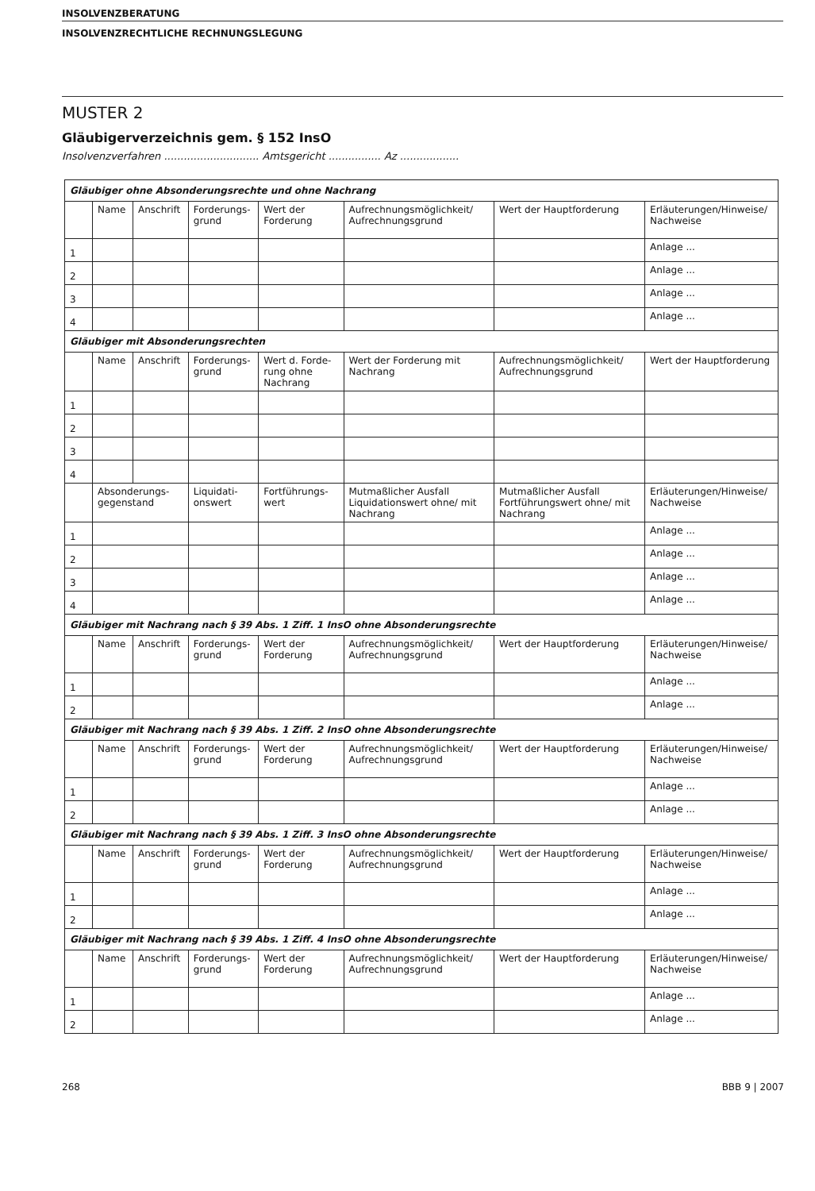INSOLVENZBERATUNG
INSOLVENZRECHTLICHE RECHNUNGSLEGUNG
MUSTER 2
Gläubigerverzeichnis gem. § 152 InsO
Insolvenzverfahren ............................. Amtsgericht ................ Az ..................
| Gläubiger ohne Absonderungsrechte und ohne Nachrang | | | | | | | |
| | Name | Anschrift | Forderungs-grund | Wert der Forderung | Aufrechnungsmöglichkeit/ Aufrechnungsgrund | Wert der Hauptforderung | Erläuterungen/Hinweise/ Nachweise |
| 1 | | | | | | | Anlage ... |
| 2 | | | | | | | Anlage ... |
| 3 | | | | | | | Anlage ... |
| 4 | | | | | | | Anlage ... |
| Gläubiger mit Absonderungsrechten | | | | | | | |
| | Name | Anschrift | Forderungs-grund | Wert d. Forde-rung ohne Nachrang | Wert der Forderung mit Nachrang | Aufrechnungsmöglichkeit/ Aufrechnungsgrund | Wert der Hauptforderung |
| 1 | | | | | | | |
| 2 | | | | | | | |
| 3 | | | | | | | |
| 4 | | | | | | | |
| | Absonderungs-gegenstand | | Liquidati-onswert | Fortführungs-wert | Mutmaßlicher Ausfall Liquidationswert ohne/ mit Nachrang | Mutmaßlicher Ausfall Fortführungswert ohne/ mit Nachrang | Erläuterungen/Hinweise/ Nachweise |
| 1 | | | | | | | Anlage ... |
| 2 | | | | | | | Anlage ... |
| 3 | | | | | | | Anlage ... |
| 4 | | | | | | | Anlage ... |
| Gläubiger mit Nachrang nach § 39 Abs. 1 Ziff. 1 InsO ohne Absonderungsrechte | | | | | | | |
| | Name | Anschrift | Forderungs-grund | Wert der Forderung | Aufrechnungsmöglichkeit/ Aufrechnungsgrund | Wert der Hauptforderung | Erläuterungen/Hinweise/ Nachweise |
| 1 | | | | | | | Anlage ... |
| 2 | | | | | | | Anlage ... |
| Gläubiger mit Nachrang nach § 39 Abs. 1 Ziff. 2 InsO ohne Absonderungsrechte | | | | | | | |
| | Name | Anschrift | Forderungs-grund | Wert der Forderung | Aufrechnungsmöglichkeit/ Aufrechnungsgrund | Wert der Hauptforderung | Erläuterungen/Hinweise/ Nachweise |
| 1 | | | | | | | Anlage ... |
| 2 | | | | | | | Anlage ... |
| Gläubiger mit Nachrang nach § 39 Abs. 1 Ziff. 3 InsO ohne Absonderungsrechte | | | | | | | |
| | Name | Anschrift | Forderungs-grund | Wert der Forderung | Aufrechnungsmöglichkeit/ Aufrechnungsgrund | Wert der Hauptforderung | Erläuterungen/Hinweise/ Nachweise |
| 1 | | | | | | | Anlage ... |
| 2 | | | | | | | Anlage ... |
| Gläubiger mit Nachrang nach § 39 Abs. 1 Ziff. 4 InsO ohne Absonderungsrechte | | | | | | | |
| | Name | Anschrift | Forderungs-grund | Wert der Forderung | Aufrechnungsmöglichkeit/ Aufrechnungsgrund | Wert der Hauptforderung | Erläuterungen/Hinweise/ Nachweise |
| 1 | | | | | | | Anlage ... |
| 2 | | | | | | | Anlage ... |
268 BBB 9 | 2007